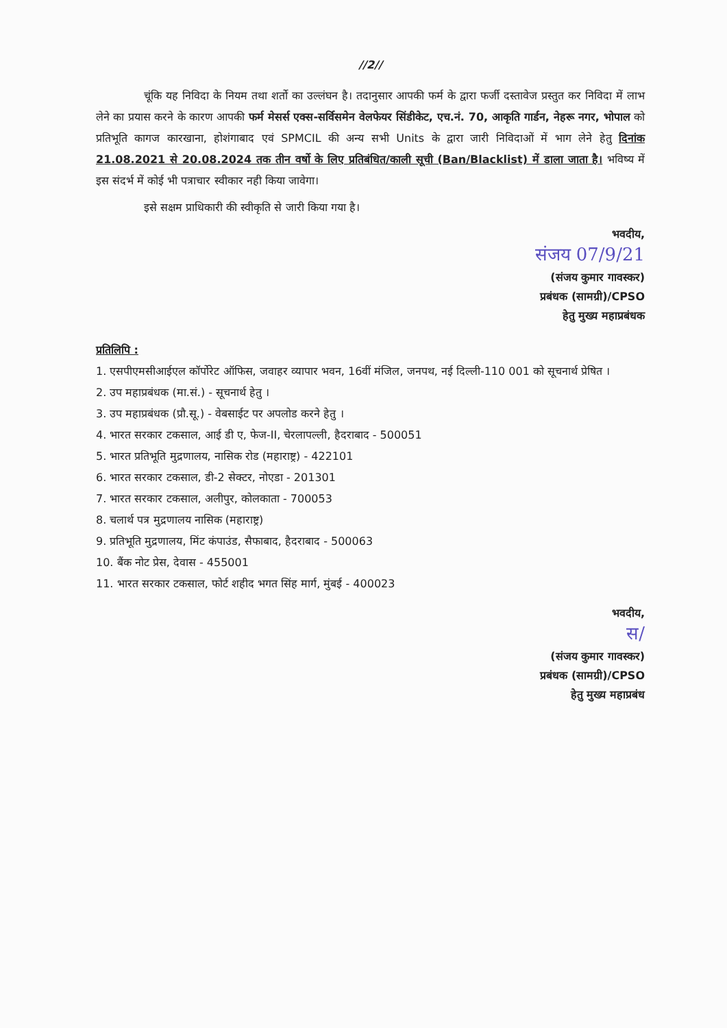//2//
चूंकि यह निविदा के नियम तथा शर्तो का उल्लंघन है। तदानुसार आपकी फर्म के द्वारा फर्जी दस्तावेज प्रस्तुत कर निविदा में लाभ लेने का प्रयास करने के कारण आपकी फर्म मेसर्स एक्स-सर्विसमेन वेलफेयर सिंडीकेट, एच.नं. 70, आकृति गार्डन, नेहरू नगर, भोपाल को प्रतिभूति कागज कारखाना, होशंगाबाद एवं SPMCIL की अन्य सभी Units के द्वारा जारी निविदाओं में भाग लेने हेतु दिनांक 21.08.2021 से 20.08.2024 तक तीन वर्षो के लिए प्रतिबंधित/काली सूची (Ban/Blacklist) में डाला जाता है। भविष्य में इस संदर्भ में कोई भी पत्राचार स्वीकार नही किया जावेगा।
इसे सक्षम प्राधिकारी की स्वीकृति से जारी किया गया है।
भवदीय,
संजय 07/9/21
(संजय कुमार गावस्कर)
प्रबंधक (सामग्री)/CPSO
हेतु मुख्य महाप्रबंधक
प्रतिलिपि :
1. एसपीएमसीआईएल कॉर्पोरेट ऑफिस, जवाहर व्यापार भवन, 16वीं मंजिल, जनपथ, नई दिल्ली-110 001 को सूचनार्थ प्रेषित ।
2. उप महाप्रबंधक (मा.सं.) - सूचनार्थ हेतु ।
3. उप महाप्रबंधक (प्रौ.सू.) - वेबसाईट पर अपलोड करने हेतु ।
4. भारत सरकार टकसाल, आई डी ए, फेज-II, चेरलापल्ली, हैदराबाद - 500051
5. भारत प्रतिभूति मुद्रणालय, नासिक रोड (महाराष्ट्र) - 422101
6. भारत सरकार टकसाल, डी-2 सेक्टर, नोएडा - 201301
7. भारत सरकार टकसाल, अलीपुर, कोलकाता - 700053
8. चलार्थ पत्र मुद्रणालय नासिक (महाराष्ट्र)
9. प्रतिभूति मुद्रणालय, मिंट कंपाउंड, सैफाबाद, हैदराबाद - 500063
10. बैंक नोट प्रेस, देवास - 455001
11. भारत सरकार टकसाल, फोर्ट शहीद भगत सिंह मार्ग, मुंबई - 400023
भवदीय,
स/
(संजय कुमार गावस्कर)
प्रबंधक (सामग्री)/CPSO
हेतु मुख्य महाप्रबंध